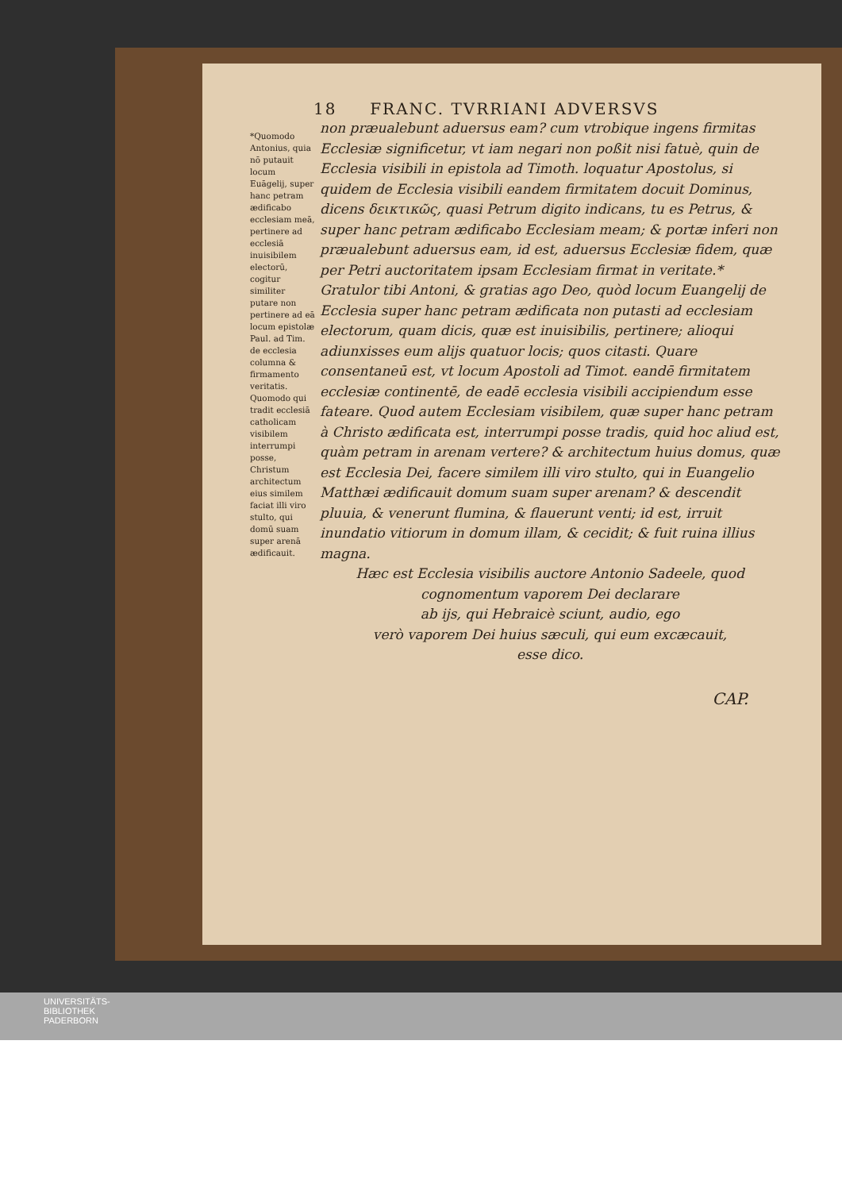18 FRANC. TVRRIANI ADVERSVS
*Quomodo Antonius, quia nō putauit locum Euāgelij, super hanc petram ædificabo ecclesiam meā, pertinere ad ecclesiā inuisibilem electorū, cogitur similiter putare non pertinere ad eā locum epistolæ Paul. ad Tim. de ecclesia columna & firmamento veritatis.
Quomodo qui tradit ecclesiā catholicam visibilem interrumpi posse, Christum architectum eius similem faciat illi viro stulto, qui domū suam super arenā ædificauit.
non præualebunt aduersus eam? cum vtrobique ingens firmitas Ecclesiæ significetur, vt iam negari non poßit nisi fatuè, quin de Ecclesia visibili in epistola ad Timoth. loquatur Apostolus, si quidem de Ecclesia visibili eandem firmitatem docuit Dominus, dicens δεικτικῶς, quasi Petrum digito indicans, tu es Petrus, & super hanc petram ædificabo Ecclesiam meam; & portæ inferi non præualebunt aduersus eam, id est, aduersus Ecclesiæ fidem, quæ per Petri auctoritatem ipsam Ecclesiam firmat in veritate.* Gratulor tibi Antoni, & gratias ago Deo, quòd locum Euangelij de Ecclesia super hanc petram ædificata non putasti ad ecclesiam electorum, quam dicis, quæ est inuisibilis, pertinere; alioqui adiunxisses eum alijs quatuor locis; quos citasti. Quare consentaneū est, vt locum Apostoli ad Timot. eandē firmitatem ecclesiæ continentē, de eadē ecclesia visibili accipiendum esse fateare. Quod autem Ecclesiam visibilem, quæ super hanc petram à Christo ædificata est, interrumpi posse tradis, quid hoc aliud est, quàm petram in arenam vertere? & architectum huius domus, quæ est Ecclesia Dei, facere similem illi viro stulto, qui in Euangelio Matthæi ædificauit domum suam super arenam? & descendit pluuia, & venerunt flumina, & flauerunt venti; id est, irruit inundatio vitiorum in domum illam, & cecidit; & fuit ruina illius magna.
Hæc est Ecclesia visibilis auctore Antonio Sadeele, quod cognomentum vaporem Dei declarare
ab ijs, qui Hebraicè sciunt, audio, ego
verò vaporem Dei huius sæculi, qui eum excæcauit,
esse dico.
CAP.
UNIVERSITÄTS-
BIBLIOTHEK
PADERBORN